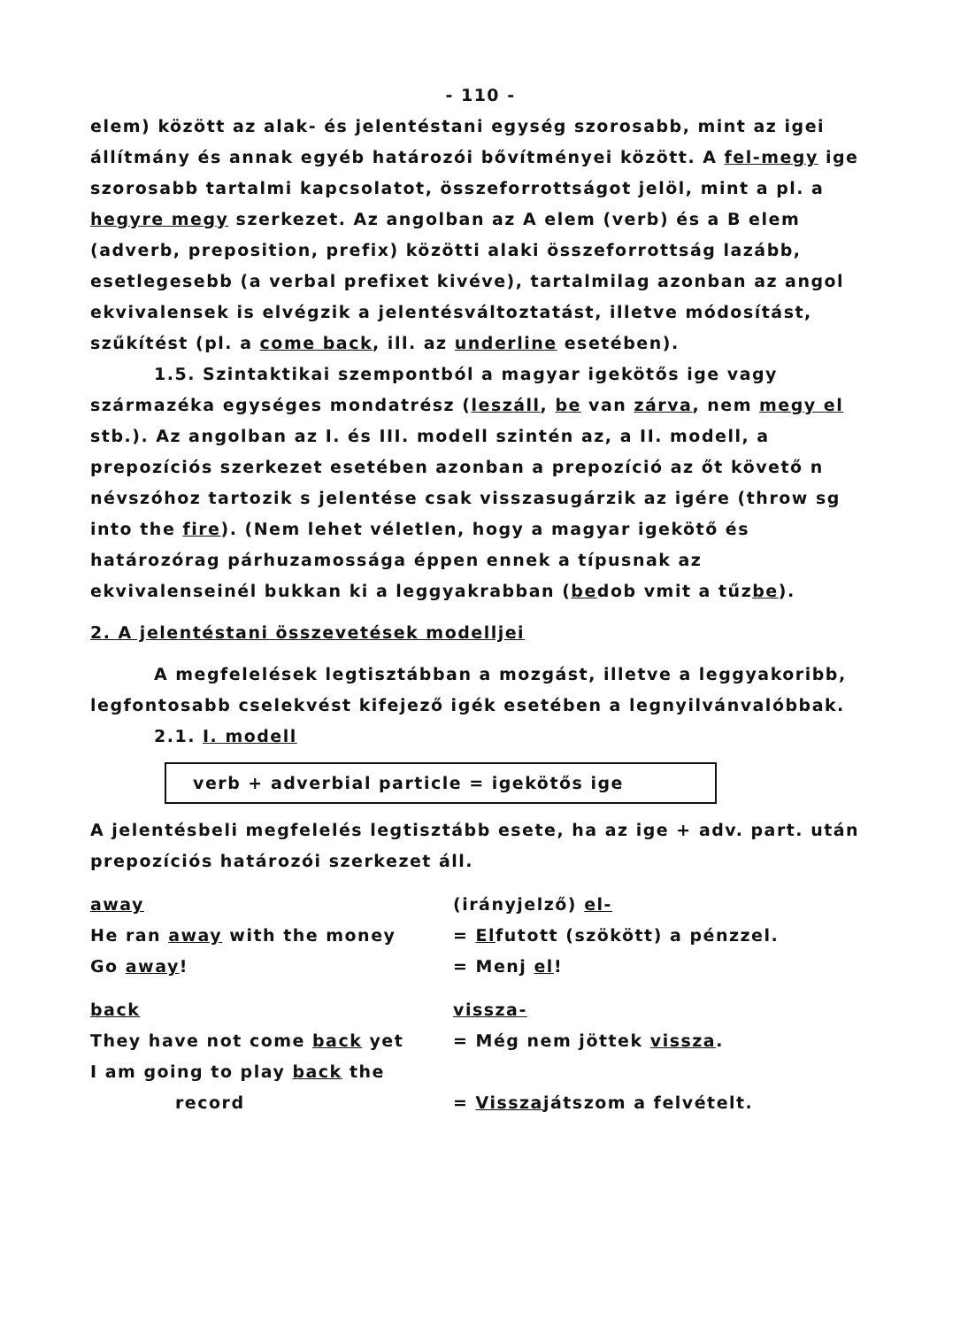- 110 -
elem) között az alak- és jelentéstani egység szorosabb, mint az igei állítmány és annak egyéb határozói bővítményei között. A fel-megy ige szorosabb tartalmi kapcsolatot, összeforrottságot jelöl, mint a pl. a hegyre megy szerkezet. Az angolban az A elem (verb) és a B elem (adverb, preposition, prefix) közötti alaki összeforrottság lazább, esetlegesebb (a verbal prefixet kivéve), tartalmilag azonban az angol ekvivalensek is elvégzik a jelentésváltoztatást, illetve módosítást, szűkítést (pl. a come back, ill. az underline esetében).
1.5. Szintaktikai szempontból a magyar igekötős ige vagy származéka egységes mondatrész (leszáll, be van zárva, nem megy el stb.). Az angolban az I. és III. modell szintén az, a II. modell, a prepozíciós szerkezet esetében azonban a prepozíció az őt követő n névszóhoz tartozik s jelentése csak visszasugárzik az igére (throw sg into the fire). (Nem lehet véletlen, hogy a magyar igekötő és határozórag párhuzamossága éppen ennek a típusnak az ekvivalenseinél bukkan ki a leggyakrabban (bedob vmit a tűzbe).
2. A jelentéstani összevetések modelljei
A megfelelések legtisztábban a mozgást, illetve a leggyakoribb, legfontosabb cselekvést kifejező igék esetében a legnyilvánvalóbbak.
2.1. I. modell
verb + adverbial particle = igekötős ige
A jelentésbeli megfelelés legtisztább esete, ha az ige + adv. part. után prepozíciós határozói szerkezet áll.
away (irányjelző) el-
He ran away with the money = Elfutott (szökött) a pénzzel.
Go away! = Menj el!
back vissza-
They have not come back yet = Még nem jöttek vissza.
I am going to play back the
record = Visszajátszom a felvételt.